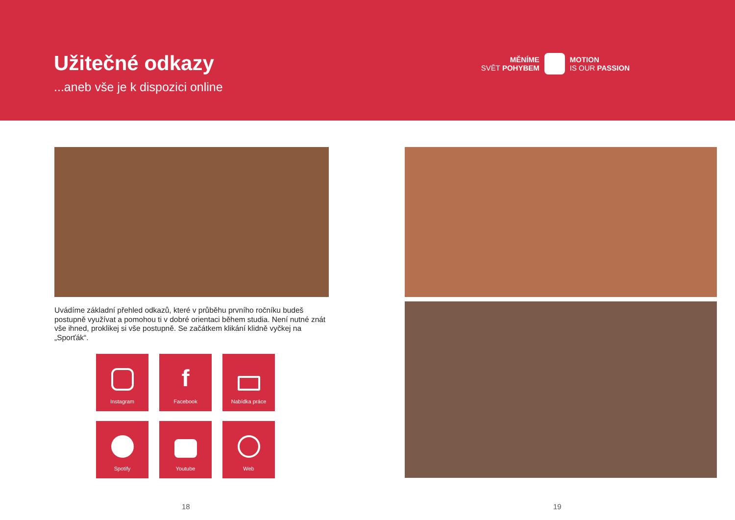Užitečné odkazy
...aneb vše je k dispozici online
MĚNÍME
SVĚT POHYBEM
MOTION
IS OUR PASSION
Uvádíme základní přehled odkazů, které v průběhu prvního ročníku budeš postupně využívat a pomohou ti v dobré orientaci během studia. Není nutné znát vše ihned, proklikej si vše postupně. Se začátkem klikání klidně vyčkej na „Sporťák“.
Instagram
f
Facebook
Nabídka práce
Spotify
Youtube
Web
18 19